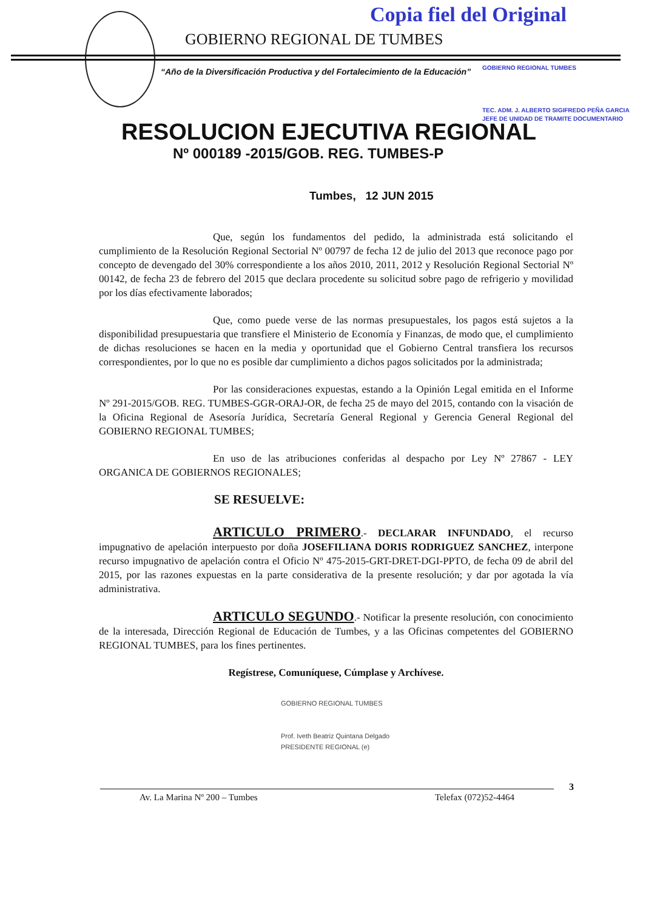Copia fiel del Original
GOBIERNO REGIONAL DE TUMBES
“Año de la Diversificación Productiva y del Fortalecimiento de la Educación”
GOBIERNO REGIONAL TUMBES
TEC. ADM. J. ALBERTO SIGIFREDO PEÑA GARCIA
JEFE DE UNIDAD DE TRAMITE DOCUMENTARIO
RESOLUCION EJECUTIVA REGIONAL
Nº 000189 -2015/GOB. REG. TUMBES-P
Tumbes, 12 JUN 2015
Que, según los fundamentos del pedido, la administrada está solicitando el cumplimiento de la Resolución Regional Sectorial Nº 00797 de fecha 12 de julio del 2013 que reconoce pago por concepto de devengado del 30% correspondiente a los años 2010, 2011, 2012 y Resolución Regional Sectorial Nº 00142, de fecha 23 de febrero del 2015 que declara procedente su solicitud sobre pago de refrigerio y movilidad por los días efectivamente laborados;
Que, como puede verse de las normas presupuestales, los pagos está sujetos a la disponibilidad presupuestaria que transfiere el Ministerio de Economía y Finanzas, de modo que, el cumplimiento de dichas resoluciones se hacen en la media y oportunidad que el Gobierno Central transfiera los recursos correspondientes, por lo que no es posible dar cumplimiento a dichos pagos solicitados por la administrada;
Por las consideraciones expuestas, estando a la Opinión Legal emitida en el Informe Nº 291-2015/GOB. REG. TUMBES-GGR-ORAJ-OR, de fecha 25 de mayo del 2015, contando con la visación de la Oficina Regional de Asesoría Jurídica, Secretaría General Regional y Gerencia General Regional del GOBIERNO REGIONAL TUMBES;
En uso de las atribuciones conferidas al despacho por Ley Nº 27867 - LEY ORGANICA DE GOBIERNOS REGIONALES;
SE RESUELVE:
ARTICULO PRIMERO.- DECLARAR INFUNDADO, el recurso impugnativo de apelación interpuesto por doña JOSEFILIANA DORIS RODRIGUEZ SANCHEZ, interpone recurso impugnativo de apelación contra el Oficio Nº 475-2015-GRT-DRET-DGI-PPTO, de fecha 09 de abril del 2015, por las razones expuestas en la parte considerativa de la presente resolución; y dar por agotada la vía administrativa.
ARTICULO SEGUNDO.- Notificar la presente resolución, con conocimiento de la interesada, Dirección Regional de Educación de Tumbes, y a las Oficinas competentes del GOBIERNO REGIONAL TUMBES, para los fines pertinentes.
Regístrese, Comuníquese, Cúmplase y Archívese.
GOBIERNO REGIONAL TUMBES
Prof. Iveth Beatriz Quintana Delgado
PRESIDENTE REGIONAL (e)
3
Av. La Marina Nº 200 – Tumbes Telefax (072)52-4464